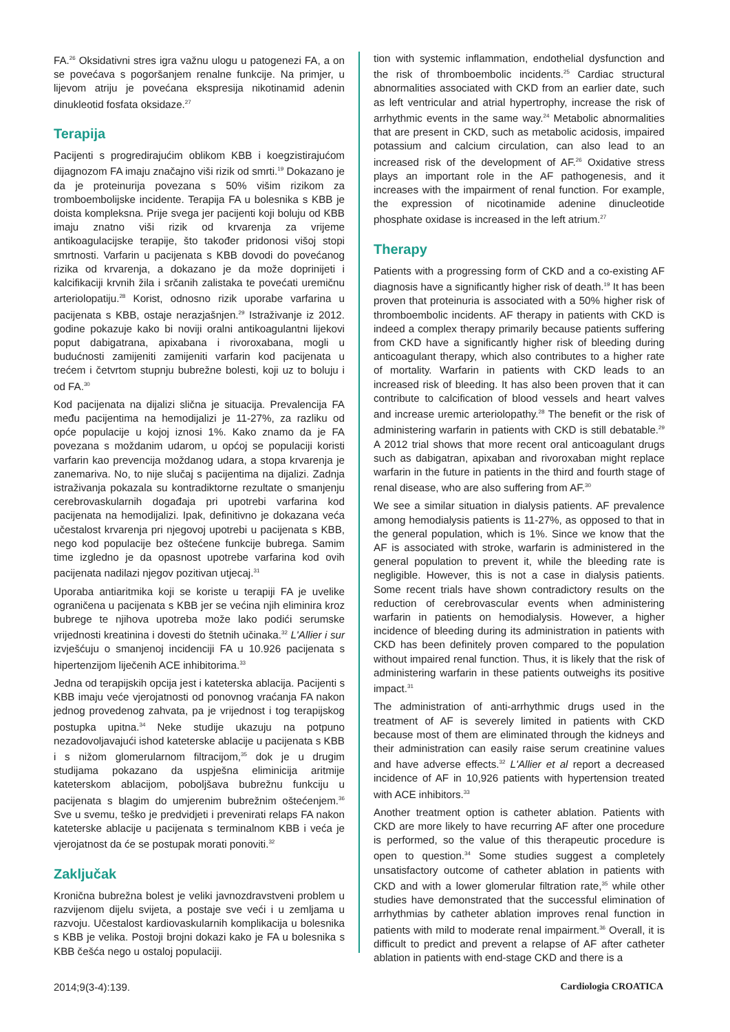FA.<sup>26</sup> Oksidativni stres igra važnu ulogu u patogenezi FA, a on se povećava s pogoršanjem renalne funkcije. Na primjer, u lijevom atriju je povećana ekspresija nikotinamid adenin dinukleotid fosfata oksidaze.<sup>27</sup>
Terapija
Pacijenti s progredirajućim oblikom KBB i koegzistirajućom dijagnozom FA imaju značajno viši rizik od smrti.<sup>19</sup> Dokazano je da je proteinurija povezana s 50% višim rizikom za tromboembolijske incidente. Terapija FA u bolesnika s KBB je doista kompleksna. Prije svega jer pacijenti koji boluju od KBB imaju znatno viši rizik od krvarenja za vrijeme antikoagulacijske terapije, što također pridonosi višoj stopi smrtnosti. Varfarin u pacijenata s KBB dovodi do povećanog rizika od krvarenja, a dokazano je da može doprinijeti i kalcifikaciji krvnih žila i srčanih zalistaka te povećati uremičnu arteriolopatiju.<sup>28</sup> Korist, odnosno rizik uporabe varfarina u pacijenata s KBB, ostaje nerazjašnjen.<sup>29</sup> Istraživanje iz 2012. godine pokazuje kako bi noviji oralni antikoagulantni lijekovi poput dabigatrana, apixabana i rivoroxabana, mogli u budućnosti zamijeniti zamijeniti varfarin kod pacijenata u trećem i četvrtom stupnju bubrežne bolesti, koji uz to boluju i od FA.<sup>30</sup>
Kod pacijenata na dijalizi slična je situacija. Prevalencija FA među pacijentima na hemodijalizi je 11-27%, za razliku od opće populacije u kojoj iznosi 1%. Kako znamo da je FA povezana s moždanim udarom, u općoj se populaciji koristi varfarin kao prevencija moždanog udara, a stopa krvarenja je zanemariva. No, to nije slučaj s pacijentima na dijalizi. Zadnja istraživanja pokazala su kontradiktorne rezultate o smanjenju cerebrovaskularnih događaja pri upotrebi varfarina kod pacijenata na hemodijalizi. Ipak, definitivno je dokazana veća učestalost krvarenja pri njegovoj upotrebi u pacijenata s KBB, nego kod populacije bez oštećene funkcije bubrega. Samim time izgledno je da opasnost upotrebe varfarina kod ovih pacijenata nadilazi njegov pozitivan utjecaj.<sup>31</sup>
Uporaba antiaritmika koji se koriste u terapiji FA je uvelike ograničena u pacijenata s KBB jer se većina njih eliminira kroz bubrege te njihova upotreba može lako podići serumske vrijednosti kreatinina i dovesti do štetnih učinaka.<sup>32</sup> L'Allier i sur izvješćuju o smanjenoj incidenciji FA u 10.926 pacijenata s hipertenzijom liječenih ACE inhibitorima.<sup>33</sup>
Jedna od terapijskih opcija jest i kateterska ablacija. Pacijenti s KBB imaju veće vjerojatnosti od ponovnog vraćanja FA nakon jednog provedenog zahvata, pa je vrijednost i tog terapijskog postupka upitna.<sup>34</sup> Neke studije ukazuju na potpuno nezadovoljavajući ishod kateterske ablacije u pacijenata s KBB i s nižom glomerularnom filtracijom,<sup>35</sup> dok je u drugim studijama pokazano da uspješna eliminicija aritmije kateterskom ablacijom, poboljšava bubrežnu funkciju u pacijenata s blagim do umjerenim bubrežnim oštećenjem.<sup>36</sup> Sve u svemu, teško je predvidjeti i prevenirati relaps FA nakon kateterske ablacije u pacijenata s terminalnom KBB i veća je vjerojatnost da će se postupak morati ponoviti.<sup>32</sup>
Zaključak
Kronična bubrežna bolest je veliki javnozdravstveni problem u razvijenom dijelu svijeta, a postaje sve veći i u zemljama u razvoju. Učestalost kardiovaskularnih komplikacija u bolesnika s KBB je velika. Postoji brojni dokazi kako je FA u bolesnika s KBB češća nego u ostaloj populaciji.
tion with systemic inflammation, endothelial dysfunction and the risk of thromboembolic incidents.<sup>25</sup> Cardiac structural abnormalities associated with CKD from an earlier date, such as left ventricular and atrial hypertrophy, increase the risk of arrhythmic events in the same way.<sup>24</sup> Metabolic abnormalities that are present in CKD, such as metabolic acidosis, impaired potassium and calcium circulation, can also lead to an increased risk of the development of AF.<sup>26</sup> Oxidative stress plays an important role in the AF pathogenesis, and it increases with the impairment of renal function. For example, the expression of nicotinamide adenine dinucleotide phosphate oxidase is increased in the left atrium.<sup>27</sup>
Therapy
Patients with a progressing form of CKD and a co-existing AF diagnosis have a significantly higher risk of death.<sup>19</sup> It has been proven that proteinuria is associated with a 50% higher risk of thromboembolic incidents. AF therapy in patients with CKD is indeed a complex therapy primarily because patients suffering from CKD have a significantly higher risk of bleeding during anticoagulant therapy, which also contributes to a higher rate of mortality. Warfarin in patients with CKD leads to an increased risk of bleeding. It has also been proven that it can contribute to calcification of blood vessels and heart valves and increase uremic arteriolopathy.<sup>28</sup> The benefit or the risk of administering warfarin in patients with CKD is still debatable.<sup>29</sup> A 2012 trial shows that more recent oral anticoagulant drugs such as dabigatran, apixaban and rivoroxaban might replace warfarin in the future in patients in the third and fourth stage of renal disease, who are also suffering from AF.<sup>30</sup>
We see a similar situation in dialysis patients. AF prevalence among hemodialysis patients is 11-27%, as opposed to that in the general population, which is 1%. Since we know that the AF is associated with stroke, warfarin is administered in the general population to prevent it, while the bleeding rate is negligible. However, this is not a case in dialysis patients. Some recent trials have shown contradictory results on the reduction of cerebrovascular events when administering warfarin in patients on hemodialysis. However, a higher incidence of bleeding during its administration in patients with CKD has been definitely proven compared to the population without impaired renal function. Thus, it is likely that the risk of administering warfarin in these patients outweighs its positive impact.<sup>31</sup>
The administration of anti-arrhythmic drugs used in the treatment of AF is severely limited in patients with CKD because most of them are eliminated through the kidneys and their administration can easily raise serum creatinine values and have adverse effects.<sup>32</sup> L'Allier et al report a decreased incidence of AF in 10,926 patients with hypertension treated with ACE inhibitors.<sup>33</sup>
Another treatment option is catheter ablation. Patients with CKD are more likely to have recurring AF after one procedure is performed, so the value of this therapeutic procedure is open to question.<sup>34</sup> Some studies suggest a completely unsatisfactory outcome of catheter ablation in patients with CKD and with a lower glomerular filtration rate,<sup>35</sup> while other studies have demonstrated that the successful elimination of arrhythmias by catheter ablation improves renal function in patients with mild to moderate renal impairment.<sup>36</sup> Overall, it is difficult to predict and prevent a relapse of AF after catheter ablation in patients with end-stage CKD and there is a
2014;9(3-4):139. Cardiologia CROATICA